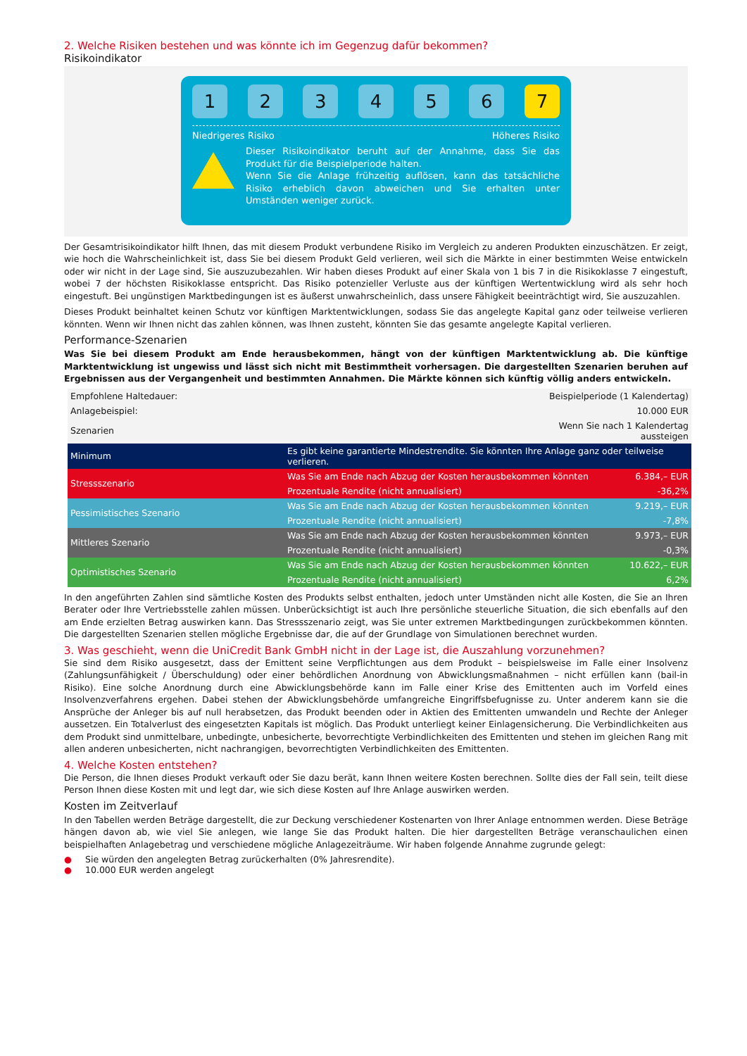2. Welche Risiken bestehen und was könnte ich im Gegenzug dafür bekommen?
Risikoindikator
1 2 3 4 5 6 7
Niedrigeres Risiko Höheres Risiko
Dieser Risikoindikator beruht auf der Annahme, dass Sie das Produkt für die Beispielperiode halten.
Wenn Sie die Anlage frühzeitig auflösen, kann das tatsächliche Risiko erheblich davon abweichen und Sie erhalten unter Umständen weniger zurück.
Der Gesamtrisikoindikator hilft Ihnen, das mit diesem Produkt verbundene Risiko im Vergleich zu anderen Produkten einzuschätzen. Er zeigt, wie hoch die Wahrscheinlichkeit ist, dass Sie bei diesem Produkt Geld verlieren, weil sich die Märkte in einer bestimmten Weise entwickeln oder wir nicht in der Lage sind, Sie auszuzubezahlen. Wir haben dieses Produkt auf einer Skala von 1 bis 7 in die Risikoklasse 7 eingestuft, wobei 7 der höchsten Risikoklasse entspricht. Das Risiko potenzieller Verluste aus der künftigen Wertentwicklung wird als sehr hoch eingestuft. Bei ungünstigen Marktbedingungen ist es äußerst unwahrscheinlich, dass unsere Fähigkeit beeinträchtigt wird, Sie auszuzahlen.
Dieses Produkt beinhaltet keinen Schutz vor künftigen Marktentwicklungen, sodass Sie das angelegte Kapital ganz oder teilweise verlieren könnten. Wenn wir Ihnen nicht das zahlen können, was Ihnen zusteht, könnten Sie das gesamte angelegte Kapital verlieren.
Performance-Szenarien
Was Sie bei diesem Produkt am Ende herausbekommen, hängt von der künftigen Marktentwicklung ab. Die künftige Marktentwicklung ist ungewiss und lässt sich nicht mit Bestimmtheit vorhersagen. Die dargestellten Szenarien beruhen auf Ergebnissen aus der Vergangenheit und bestimmten Annahmen. Die Märkte können sich künftig völlig anders entwickeln.
| Empfohlene Haltedauer: | Beispielperiode (1 Kalendertag) | |
| Anlagebeispiel: | 10.000 EUR | |
| Szenarien | Wenn Sie nach 1 Kalendertag aussteigen | |
| Minimum | Es gibt keine garantierte Mindestrendite. Sie könnten Ihre Anlage ganz oder teilweise verlieren. | |
| Stressszenario | Was Sie am Ende nach Abzug der Kosten herausbekommen könnten | 6.384,– EUR |
| | Prozentuale Rendite (nicht annualisiert) | -36,2% |
| Pessimistisches Szenario | Was Sie am Ende nach Abzug der Kosten herausbekommen könnten | 9.219,– EUR |
| | Prozentuale Rendite (nicht annualisiert) | -7,8% |
| Mittleres Szenario | Was Sie am Ende nach Abzug der Kosten herausbekommen könnten | 9.973,– EUR |
| | Prozentuale Rendite (nicht annualisiert) | -0,3% |
| Optimistisches Szenario | Was Sie am Ende nach Abzug der Kosten herausbekommen könnten | 10.622,– EUR |
| | Prozentuale Rendite (nicht annualisiert) | 6,2% |
In den angeführten Zahlen sind sämtliche Kosten des Produkts selbst enthalten, jedoch unter Umständen nicht alle Kosten, die Sie an Ihren Berater oder Ihre Vertriebsstelle zahlen müssen. Unberücksichtigt ist auch Ihre persönliche steuerliche Situation, die sich ebenfalls auf den am Ende erzielten Betrag auswirken kann. Das Stressszenario zeigt, was Sie unter extremen Marktbedingungen zurückbekommen könnten. Die dargestellten Szenarien stellen mögliche Ergebnisse dar, die auf der Grundlage von Simulationen berechnet wurden.
3. Was geschieht, wenn die UniCredit Bank GmbH nicht in der Lage ist, die Auszahlung vorzunehmen?
Sie sind dem Risiko ausgesetzt, dass der Emittent seine Verpflichtungen aus dem Produkt – beispielsweise im Falle einer Insolvenz (Zahlungsunfähigkeit / Überschuldung) oder einer behördlichen Anordnung von Abwicklungsmaßnahmen – nicht erfüllen kann (bail-in Risiko). Eine solche Anordnung durch eine Abwicklungsbehörde kann im Falle einer Krise des Emittenten auch im Vorfeld eines Insolvenzverfahrens ergehen. Dabei stehen der Abwicklungsbehörde umfangreiche Eingriffsbefugnisse zu. Unter anderem kann sie die Ansprüche der Anleger bis auf null herabsetzen, das Produkt beenden oder in Aktien des Emittenten umwandeln und Rechte der Anleger aussetzen. Ein Totalverlust des eingesetzten Kapitals ist möglich. Das Produkt unterliegt keiner Einlagensicherung. Die Verbindlichkeiten aus dem Produkt sind unmittelbare, unbedingte, unbesicherte, bevorrechtigte Verbindlichkeiten des Emittenten und stehen im gleichen Rang mit allen anderen unbesicherten, nicht nachrangigen, bevorrechtigten Verbindlichkeiten des Emittenten.
4. Welche Kosten entstehen?
Die Person, die Ihnen dieses Produkt verkauft oder Sie dazu berät, kann Ihnen weitere Kosten berechnen. Sollte dies der Fall sein, teilt diese Person Ihnen diese Kosten mit und legt dar, wie sich diese Kosten auf Ihre Anlage auswirken werden.
Kosten im Zeitverlauf
In den Tabellen werden Beträge dargestellt, die zur Deckung verschiedener Kostenarten von Ihrer Anlage entnommen werden. Diese Beträge hängen davon ab, wie viel Sie anlegen, wie lange Sie das Produkt halten. Die hier dargestellten Beträge veranschaulichen einen beispielhaften Anlagebetrag und verschiedene mögliche Anlagezeiträume. Wir haben folgende Annahme zugrunde gelegt:
● Sie würden den angelegten Betrag zurückerhalten (0% Jahresrendite).
● 10.000 EUR werden angelegt